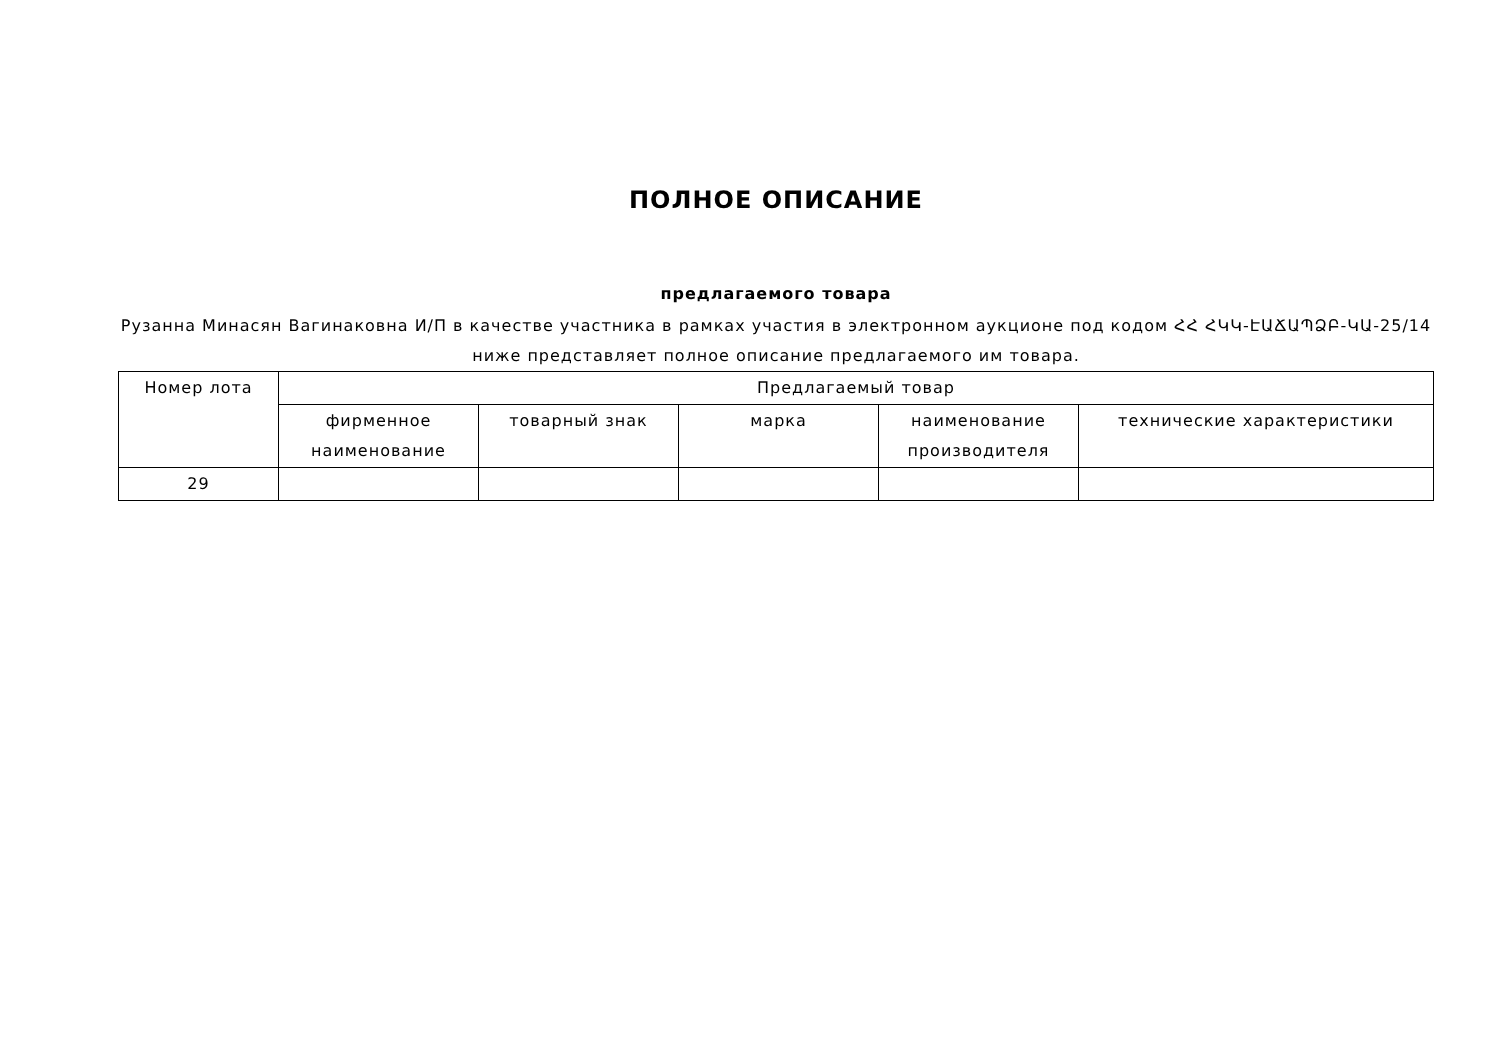ПОЛНОЕ ОПИСАНИЕ
предлагаемого товара
Рузанна Минасян Вагинаковна И/П в качестве участника в рамках участия в электронном аукционе под кодом ՀՀ ՀԿԿ-ԷԱՃԱՊՁԲ-ԿԱ-25/14 ниже представляет полное описание предлагаемого им товара.
| Номер лота | Предлагаемый товар | | | | |
| --- | --- | --- | --- | --- | --- |
| | фирменное наименование | товарный знак | марка | наименование производителя | технические характеристики |
| 29 | | | | | |